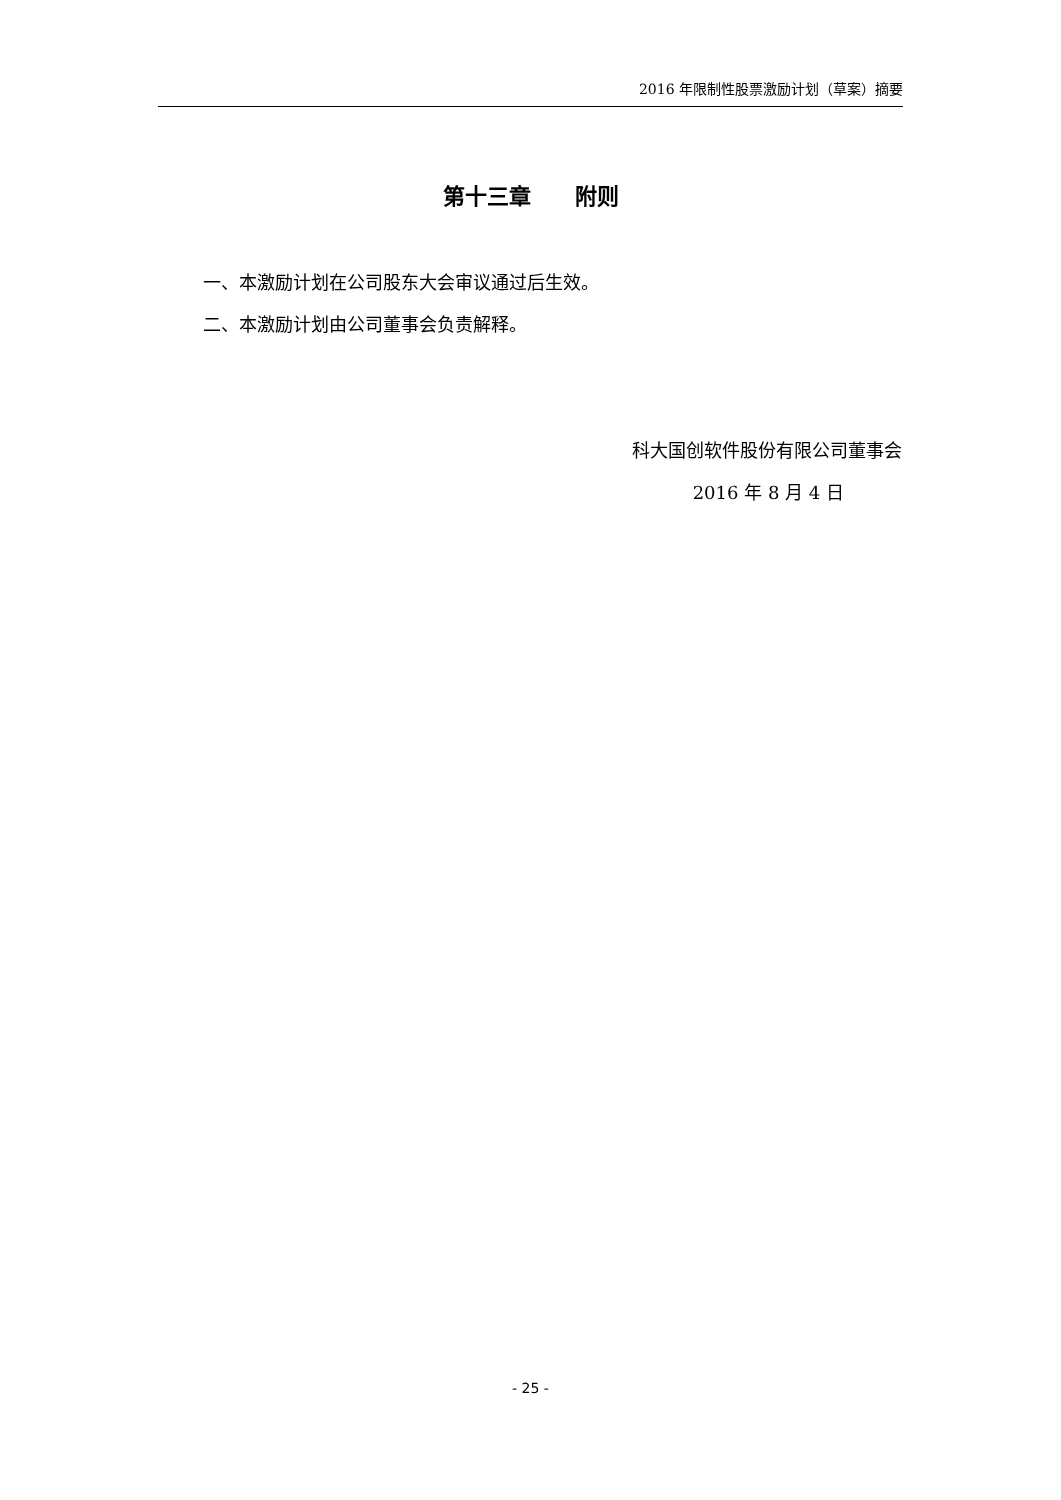2016 年限制性股票激励计划（草案）摘要
第十三章　　附则
一、本激励计划在公司股东大会审议通过后生效。
二、本激励计划由公司董事会负责解释。
科大国创软件股份有限公司董事会
2016 年 8 月 4 日
- 25 -